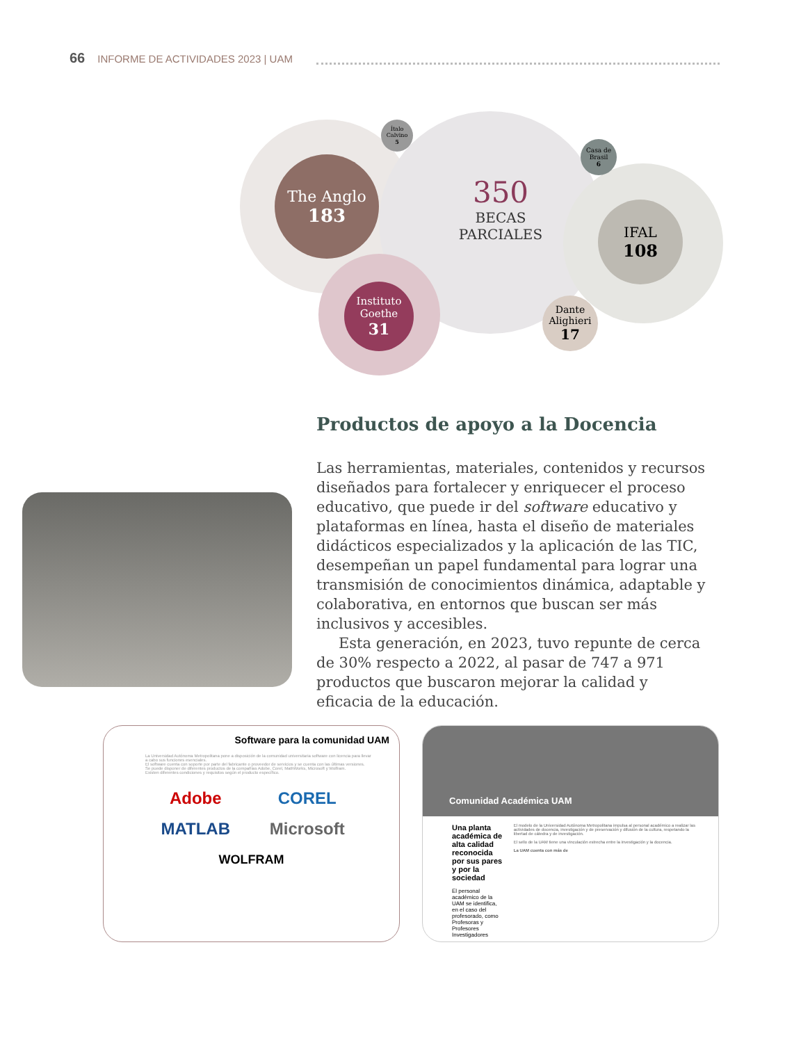66 INFORME DE ACTIVIDADES 2023 | UAM
The Anglo
183
IFAL
108
350
BECAS
PARCIALES
Instituto Goethe
31
Dante Alighieri
17
Ítalo Calvino
5
Casa de Brasil
6
Productos de apoyo a la Docencia
Las herramientas, materiales, contenidos y recursos diseñados para fortalecer y enriquecer el proceso educativo, que puede ir del software educativo y plataformas en línea, hasta el diseño de materiales didácticos especializados y la aplicación de las TIC, desempeñan un papel fundamental para lograr una transmisión de conocimientos dinámica, adaptable y colaborativa, en entornos que buscan ser más inclusivos y accesibles.
Esta generación, en 2023, tuvo repunte de cerca de 30% respecto a 2022, al pasar de 747 a 971 productos que buscaron mejorar la calidad y eficacia de la educación.
Software para la comunidad UAM
La Universidad Autónoma Metropolitana pone a disposición de la comunidad universitaria software con licencia para llevar a cabo sus funciones esenciales.
El software cuenta con soporte por parte del fabricante o proveedor de servicios y se cuenta con las últimas versiones.
Se puede disponer de diferentes productos de la compañías Adobe, Corel, MathWorks, Microsoft y Wolfram.
Existen diferentes condiciones y requisitos según el producto específico.
Adobe COREL MATLAB Microsoft
WOLFRAM
Comunidad Académica UAM
Una planta académica de alta calidad reconocida por sus pares y por la sociedad
El personal académico de la UAM se identifica, en el caso del profesorado, como Profesoras y Profesores Investigadores
El modelo de la Universidad Autónoma Metropolitana impulsa al personal académico a realizar las actividades de docencia, investigación y de preservación y difusión de la cultura, respetando la libertad de cátedra y de investigación.
El sello de la UAM tiene una vinculación estrecha entre la investigación y la docencia.
La UAM cuenta con más de